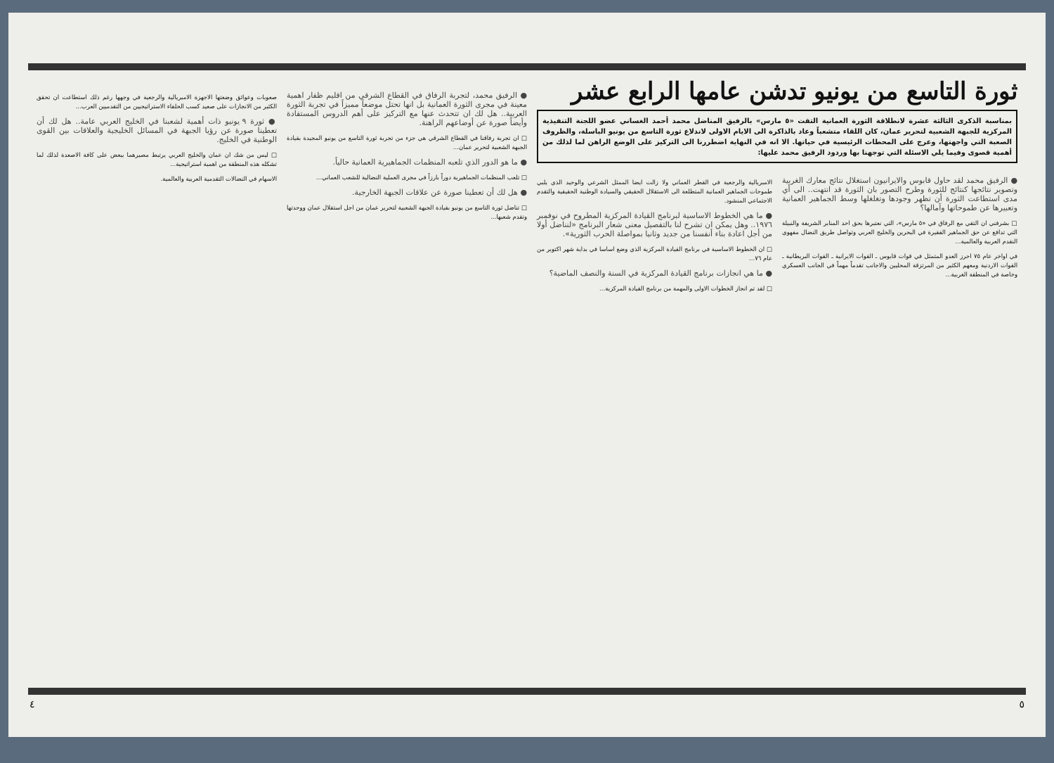ثورة التاسع من يونيو تدشن عامها الرابع عشر
بمناسبة الذكرى الثالثة عشرة لانطلاقة الثورة العمانية التقت «٥ مارس» بالرفيق المناضل محمد أحمد الغساني عضو اللجنة التنفيذية المركزية للجبهة الشعبية لتحرير عمان، كان اللقاء متشعباً وعاد بالذاكرة الى الايام الاولى لاندلاع ثورة التاسع من يونيو الباسلة، والظروف الصعبة التي واجهتها، وعرج على المحطات الرئيسية في حياتها. الا انه في النهاية اضطررنا الى التركيز على الوضع الراهن لما لذلك من أهمية قصوى وفيما يلي الاسئلة التي توجهنا بها وردود الرفيق محمد عليها:
● الرفيق محمد لقد حاول قابوس والايرانيون استغلال نتائج معارك الغربية وتصوير نتائجها كنتائج للثورة وطرح التصور بان الثورة قد انتهت.. الى أي مدى استطاعت الثورة أن تظهر وجودها وتغلغلها وسط الجماهير العمانية وتعبيرها عن طموحاتها وآمالها؟
□ بشرفني ان التقي مع الرفاق في «٥ مارس»، التي نعتبرها بحق احد المنابر الشريفة والنبيلة التي تدافع عن حق الجماهير الفقيرة في البحرين والخليج العربي وتواصل طريق النضال مفهوي النقدم العربية والعالمية...
في اواخر عام ٧٥ احرز العدو المتمثل في قوات قابوس ـ القوات الايرانية ـ القوات البريطانية ـ القوات الاردنية ومعهم الكثير من المرتزقة المحليين والاجانب تقدماً مهماً في الجانب العسكري وخاصة في المنطقة الغربية...
الامبريالية والرجعية في القطر العماني ولا زالت ايضا الممثل الشرعي والوحيد الذي يلبي طموحات الجماهير العمانية المتطلعة الى الاستقلال الحقيقي والسيادة الوطنية الحقيقية والتقدم الاجتماعي المنشود.
● ما هي الخطوط الاساسية لبرنامج القيادة المركزية المطروح في نوفمبر ١٩٧٦.. وهل يمكن ان تشرح لنا بالتفصيل معنى شعار البرنامج «لنناضل أولا من أجل اعادة بناء أنفسنا من جديد وثانيا بمواصلة الحرب الثورية».
□ ان الخطوط الاساسية في برنامج القيادة المركزية الذي وضع اساسا في بداية شهر اكتوبر من عام ٧٦...
● ما هي انجازات برنامج القيادة المركزية في السنة والنصف الماضية؟
□ لقد تم انجاز الخطوات الاولى والمهمة من برنامج القيادة المركزية...
● الرفيق محمد، لتجربة الرفاق في القطاع الشرقي من اقليم ظفار اهمية معينة في مجرى الثورة العمانية بل انها تحتل موضعاً مميزاً في تجربة الثورة العربية.. هل لك ان تتحدث عنها مع التركيز على أهم الدروس المستفادة وأيضاً صورة عن أوضاعهم الراهنة.
□ ان تجربة رفاقنا في القطاع الشرقي هي جزء من تجربة ثورة التاسع من يونيو المجيدة بقيادة الجبهة الشعبية لتحرير عمان...
● ما هو الدور الذي تلعبه المنظمات الجماهيرية العمانية حالياً.
□ تلعب المنظمات الجماهيرية دوراً بارزاً في مجرى العملية النضالية للشعب العماني...
● هل لك أن تعطينا صورة عن علاقات الجبهة الخارجية.
□ تناضل ثورة التاسع من يونيو بقيادة الجبهة الشعبية لتحرير عمان من اجل استقلال عمان ووحدتها وتقدم شعبها...
صعوبات وعوائق وضعتها الاجهزة الامبريالية والرجعية في وجهها رغم ذلك استطاعت ان تحقق الكثير من الانجازات على صعيد كسب الحلفاء الاستراتيجيين من التقدميين العرب...
● ثورة ٩ يونيو ذات أهمية لشعبنا في الخليج العربي عامة.. هل لك أن تعطينا صورة عن رؤيا الجبهة في المسائل الخليجية والعلاقات بين القوى الوطنية في الخليج.
□ ليس من شك ان عمان والخليج العربي يرتبط مصيرهما ببعض على كافة الاصعدة لذلك لما تشكله هذه المنطقة من اهمية استراتيجية...
الاسهام في النضالات التقدمية العربية والعالمية.
٤ ٥